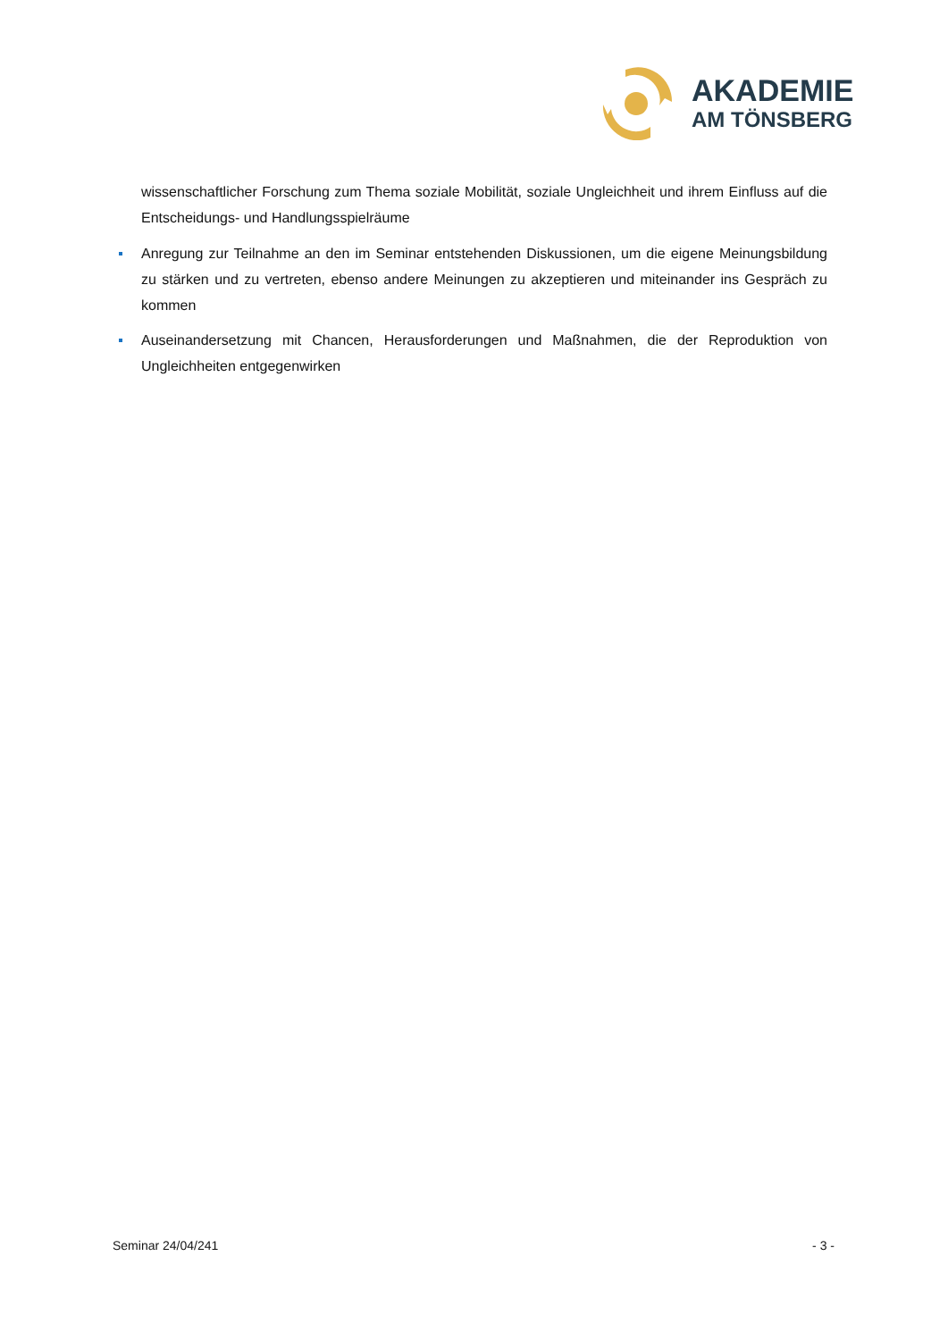AKADEMIE
AM TÖNSBERG
wissenschaftlicher Forschung zum Thema soziale Mobilität, soziale Ungleichheit und ihrem Einfluss auf die Entscheidungs- und Handlungsspielräume
Anregung zur Teilnahme an den im Seminar entstehenden Diskussionen, um die eigene Meinungsbildung zu stärken und zu vertreten, ebenso andere Meinungen zu akzeptieren und miteinander ins Gespräch zu kommen
Auseinandersetzung mit Chancen, Herausforderungen und Maßnahmen, die der Reproduktion von Ungleichheiten entgegenwirken
Seminar 24/04/241 - 3 -